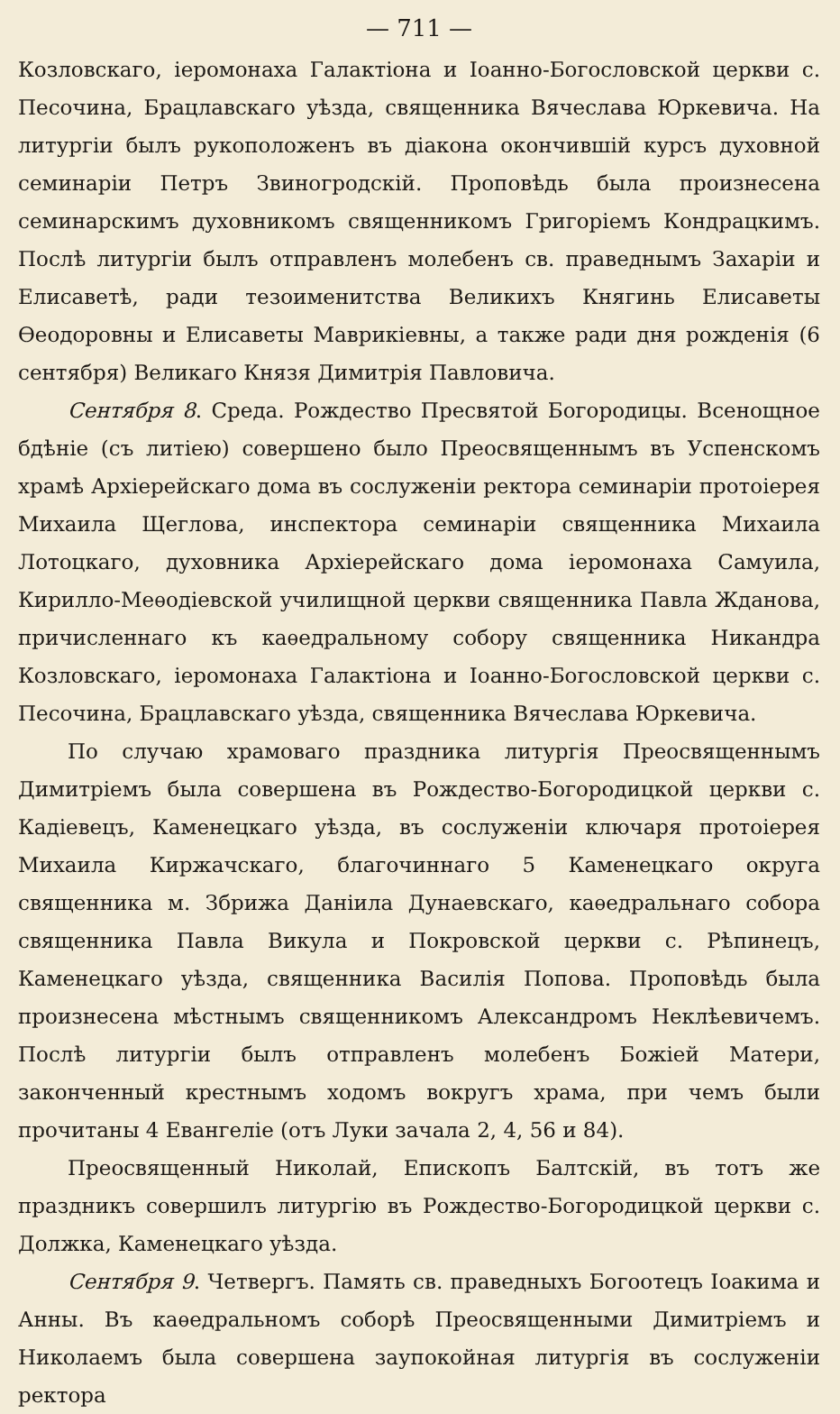— 711 —
Козловскаго, іеромонаха Галактіона и Іоанно-Богословской церкви с. Песочина, Брацлавскаго уѣзда, священника Вячеслава Юркевича. На литургіи былъ рукоположенъ въ діакона окончившій курсъ духовной семинаріи Петръ Звиногродскій. Проповѣдь была произнесена семинарскимъ духовникомъ священникомъ Григоріемъ Кондрацкимъ. Послѣ литургіи былъ отправленъ молебенъ св. праведнымъ Захаріи и Елисаветѣ, ради тезоименитства Великихъ Княгинь Елисаветы Ѳеодоровны и Елисаветы Маврикіевны, а также ради дня рожденія (6 сентября) Великаго Князя Димитрія Павловича.
Сентября 8. Среда. Рождество Пресвятой Богородицы. Всенощное бдѣніе (съ литіею) совершено было Преосвященнымъ въ Успенскомъ храмѣ Архіерейскаго дома въ сослуженіи ректора семинаріи протоіерея Михаила Щеглова, инспектора семинаріи священника Михаила Лотоцкаго, духовника Архіерейскаго дома іеромонаха Самуила, Кирилло-Меѳодіевской училищной церкви священника Павла Жданова, причисленнаго къ каѳедральному собору священника Никандра Козловскаго, іеромонаха Галактіона и Іоанно-Богословской церкви с. Песочина, Брацлавскаго уѣзда, священника Вячеслава Юркевича.
По случаю храмоваго праздника литургія Преосвященнымъ Димитріемъ была совершена въ Рождество-Богородицкой церкви с. Кадіевецъ, Каменецкаго уѣзда, въ сослуженіи ключаря протоіерея Михаила Киржачскаго, благочиннаго 5 Каменецкаго округа священника м. Збрижа Даніила Дунаевскаго, каѳедральнаго собора священника Павла Викула и Покровской церкви с. Рѣпинецъ, Каменецкаго уѣзда, священника Василія Попова. Проповѣдь была произнесена мѣстнымъ священникомъ Александромъ Неклѣевичемъ. Послѣ литургіи былъ отправленъ молебенъ Божіей Матери, законченный крестнымъ ходомъ вокругъ храма, при чемъ были прочитаны 4 Евангеліе (отъ Луки зачала 2, 4, 56 и 84).
Преосвященный Николай, Епископъ Балтскій, въ тотъ же праздникъ совершилъ литургію въ Рождество-Богородицкой церкви с. Должка, Каменецкаго уѣзда.
Сентября 9. Четвергъ. Память св. праведныхъ Богоотецъ Іоакима и Анны. Въ каѳедральномъ соборѣ Преосвященными Димитріемъ и Николаемъ была совершена заупокойная литургія въ сослуженіи ректора